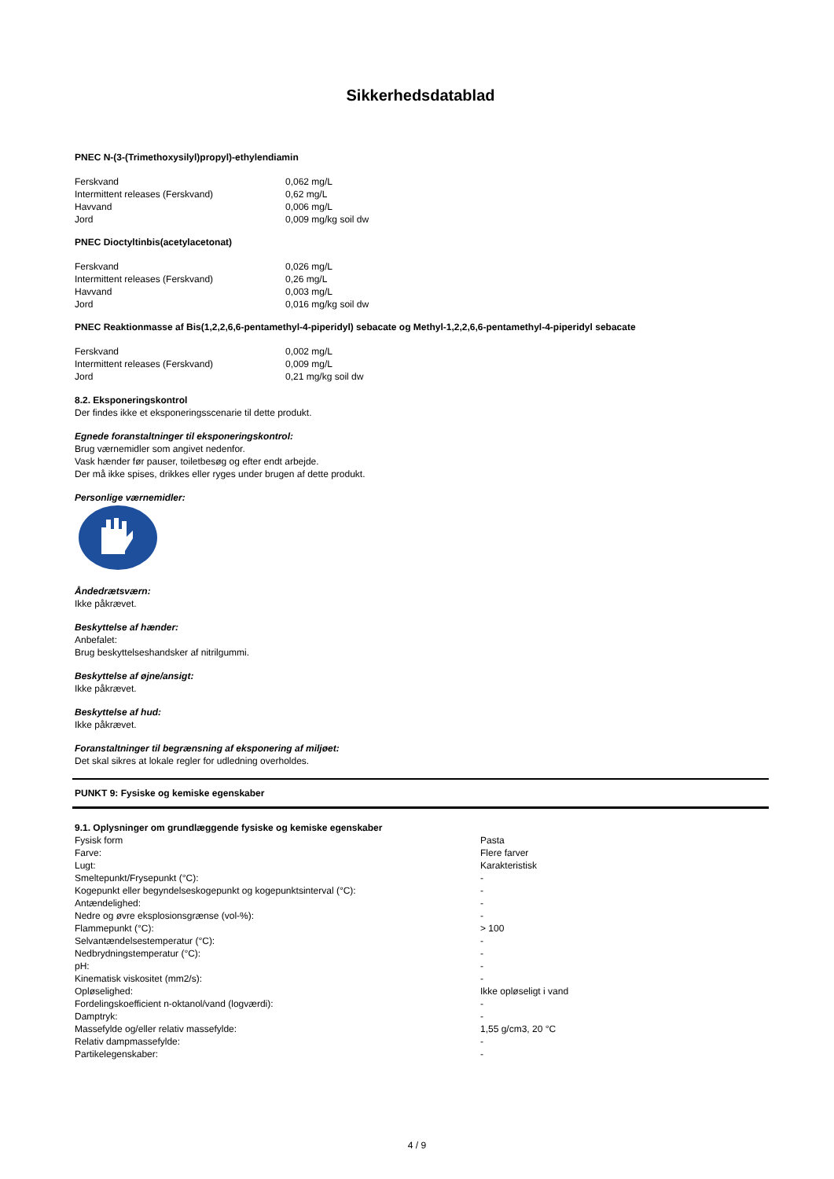Sikkerhedsdatablad
PNEC N-(3-(Trimethoxysilyl)propyl)-ethylendiamin
| Ferskvand | 0,062 mg/L |
| Intermittent releases (Ferskvand) | 0,62 mg/L |
| Havvand | 0,006 mg/L |
| Jord | 0,009 mg/kg soil dw |
PNEC Dioctyltinbis(acetylacetonat)
| Ferskvand | 0,026 mg/L |
| Intermittent releases (Ferskvand) | 0,26 mg/L |
| Havvand | 0,003 mg/L |
| Jord | 0,016 mg/kg soil dw |
PNEC Reaktionmasse af Bis(1,2,2,6,6-pentamethyl-4-piperidyl) sebacate og Methyl-1,2,2,6,6-pentamethyl-4-piperidyl sebacate
| Ferskvand | 0,002 mg/L |
| Intermittent releases (Ferskvand) | 0,009 mg/L |
| Jord | 0,21 mg/kg soil dw |
8.2. Eksponeringskontrol
Der findes ikke et eksponeringsscenarie til dette produkt.
Egnede foranstaltninger til eksponeringskontrol:
Brug værnemidler som angivet nedenfor.
Vask hænder før pauser, toiletbesøg og efter endt arbejde.
Der må ikke spises, drikkes eller ryges under brugen af dette produkt.
Personlige værnemidler:
Åndedrætsværn:
Ikke påkrævet.
Beskyttelse af hænder:
Anbefalet:
Brug beskyttelseshandsker af nitrilgummi.
Beskyttelse af øjne/ansigt:
Ikke påkrævet.
Beskyttelse af hud:
Ikke påkrævet.
Foranstaltninger til begrænsning af eksponering af miljøet:
Det skal sikres at lokale regler for udledning overholdes.
PUNKT 9: Fysiske og kemiske egenskaber
9.1. Oplysninger om grundlæggende fysiske og kemiske egenskaber
| Fysisk form | Pasta |
| Farve: | Flere farver |
| Lugt: | Karakteristisk |
| Smeltepunkt/Frysepunkt (°C): | - |
| Kogepunkt eller begyndelseskogepunkt og kogepunktsinterval (°C): | - |
| Antændelighed: | - |
| Nedre og øvre eksplosionsgrænse (vol-%): | - |
| Flammepunkt (°C): | > 100 |
| Selvantændelsestemperatur (°C): | - |
| Nedbrydningstemperatur (°C): | - |
| pH: | - |
| Kinematisk viskositet (mm2/s): | - |
| Opløselighed: | Ikke opløseligt i vand |
| Fordelingskoefficient n-oktanol/vand (logværdi): | - |
| Damptryk: | - |
| Massefylde og/eller relativ massefylde: | 1,55 g/cm3, 20 °C |
| Relativ dampmassefylde: | - |
| Partikelegenskaber: | - |
4 / 9